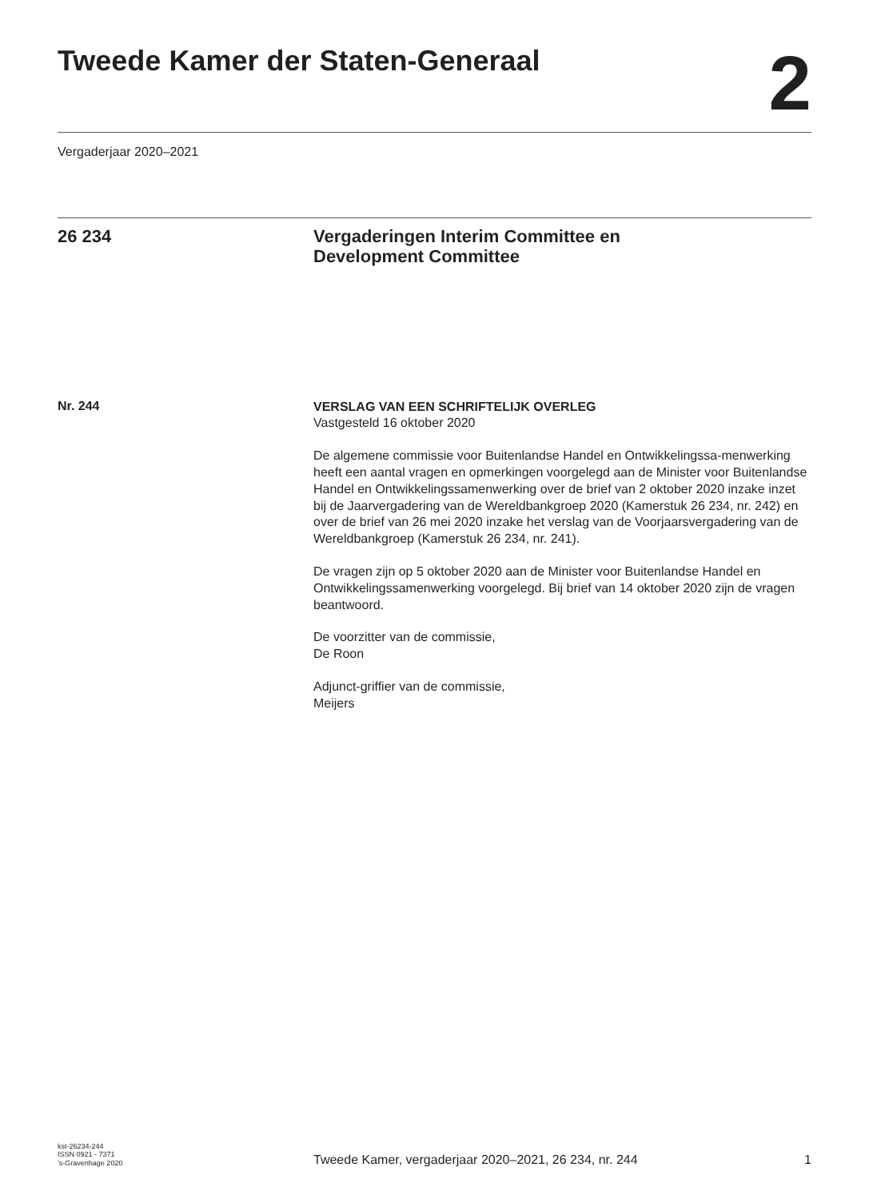Tweede Kamer der Staten-Generaal
2
Vergaderjaar 2020–2021
26 234 Vergaderingen Interim Committee en
Development Committee
Nr. 244
VERSLAG VAN EEN SCHRIFTELIJK OVERLEG
Vastgesteld 16 oktober 2020
De algemene commissie voor Buitenlandse Handel en Ontwikkelingssa-menwerking heeft een aantal vragen en opmerkingen voorgelegd aan de Minister voor Buitenlandse Handel en Ontwikkelingssamenwerking over de brief van 2 oktober 2020 inzake inzet bij de Jaarvergadering van de Wereldbankgroep 2020 (Kamerstuk 26 234, nr. 242) en over de brief van 26 mei 2020 inzake het verslag van de Voorjaarsvergadering van de Wereldbankgroep (Kamerstuk 26 234, nr. 241).
De vragen zijn op 5 oktober 2020 aan de Minister voor Buitenlandse Handel en Ontwikkelingssamenwerking voorgelegd. Bij brief van 14 oktober 2020 zijn de vragen beantwoord.
De voorzitter van de commissie,
De Roon
Adjunct-griffier van de commissie,
Meijers
kst-26234-244
ISSN 0921 - 7371
’s-Gravenhage 2020
Tweede Kamer, vergaderjaar 2020–2021, 26 234, nr. 244
1